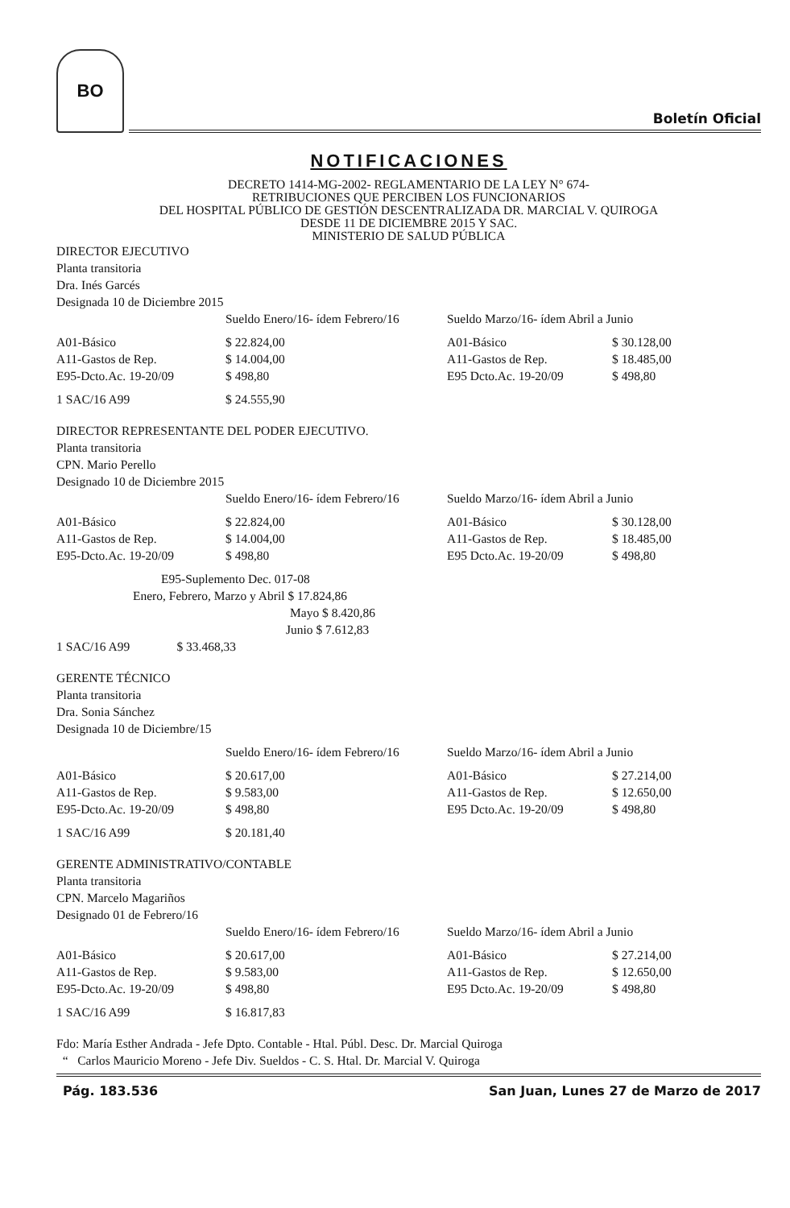BO
Boletín Oficial
NOTIFICACIONES
DECRETO 1414-MG-2002- REGLAMENTARIO DE LA LEY N° 674-
RETRIBUCIONES QUE PERCIBEN LOS FUNCIONARIOS
DEL HOSPITAL PÚBLICO DE GESTIÓN DESCENTRALIZADA DR. MARCIAL V. QUIROGA
DESDE 11 DE DICIEMBRE 2015 Y SAC.
MINISTERIO DE SALUD PÚBLICA
DIRECTOR EJECUTIVO
Planta transitoria
Dra. Inés Garcés
Designada 10 de Diciembre 2015
| | Sueldo Enero/16- ídem Febrero/16 | | Sueldo Marzo/16- ídem Abril a Junio | |
| A01-Básico | $ 22.824,00 | | A01-Básico | $ 30.128,00 |
| A11-Gastos de Rep. | $ 14.004,00 | | A11-Gastos de Rep. | $ 18.485,00 |
| E95-Dcto.Ac. 19-20/09 | $ 498,80 | | E95 Dcto.Ac. 19-20/09 | $ 498,80 |
| 1 SAC/16 A99 | $ 24.555,90 | | | |
DIRECTOR REPRESENTANTE DEL PODER EJECUTIVO.
Planta transitoria
CPN. Mario Perello
Designado 10 de Diciembre 2015
| | Sueldo Enero/16- ídem Febrero/16 | | Sueldo Marzo/16- ídem Abril a Junio | |
| A01-Básico | $ 22.824,00 | | A01-Básico | $ 30.128,00 |
| A11-Gastos de Rep. | $ 14.004,00 | | A11-Gastos de Rep. | $ 18.485,00 |
| E95-Dcto.Ac. 19-20/09 | $ 498,80 | | E95 Dcto.Ac. 19-20/09 | $ 498,80 |
E95-Suplemento Dec. 017-08
Enero, Febrero, Marzo y Abril $ 17.824,86
Mayo $ 8.420,86
Junio $ 7.612,83
1 SAC/16 A99 $ 33.468,33
GERENTE TÉCNICO
Planta transitoria
Dra. Sonia Sánchez
Designada 10 de Diciembre/15
| | Sueldo Enero/16- ídem Febrero/16 | | Sueldo Marzo/16- ídem Abril a Junio | |
| A01-Básico | $ 20.617,00 | | A01-Básico | $ 27.214,00 |
| A11-Gastos de Rep. | $ 9.583,00 | | A11-Gastos de Rep. | $ 12.650,00 |
| E95-Dcto.Ac. 19-20/09 | $ 498,80 | | E95 Dcto.Ac. 19-20/09 | $ 498,80 |
| 1 SAC/16 A99 | $ 20.181,40 | | | |
GERENTE ADMINISTRATIVO/CONTABLE
Planta transitoria
CPN. Marcelo Magariños
Designado 01 de Febrero/16
| | Sueldo Enero/16- ídem Febrero/16 | | Sueldo Marzo/16- ídem Abril a Junio | |
| A01-Básico | $ 20.617,00 | | A01-Básico | $ 27.214,00 |
| A11-Gastos de Rep. | $ 9.583,00 | | A11-Gastos de Rep. | $ 12.650,00 |
| E95-Dcto.Ac. 19-20/09 | $ 498,80 | | E95 Dcto.Ac. 19-20/09 | $ 498,80 |
| 1 SAC/16 A99 | $ 16.817,83 | | | |
Fdo: María Esther Andrada - Jefe Dpto. Contable - Htal. Públ. Desc. Dr. Marcial Quiroga
“ Carlos Mauricio Moreno - Jefe Div. Sueldos - C. S. Htal. Dr. Marcial V. Quiroga
Pág. 183.536 San Juan, Lunes 27 de Marzo de 2017